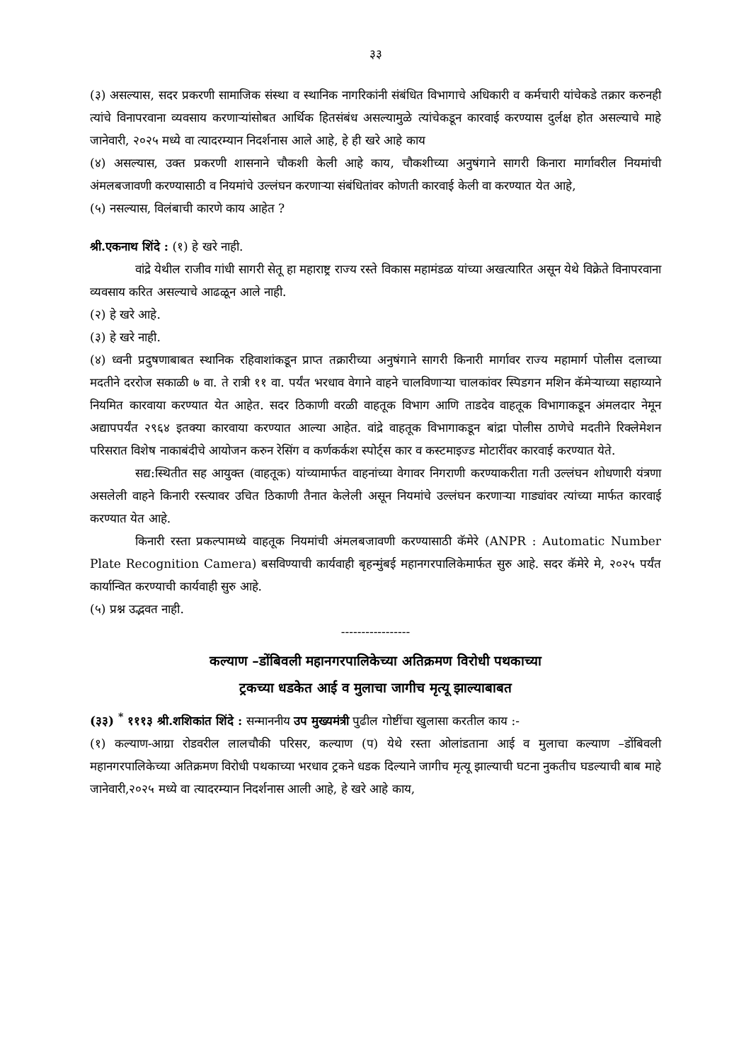३३
(३) असल्यास, सदर प्रकरणी सामाजिक संस्था व स्थानिक नागरिकांनी संबंधित विभागाचे अधिकारी व कर्मचारी यांचेकडे तक्रार करुनही त्यांचे विनापरवाना व्यवसाय करणाऱ्यांसोबत आर्थिक हितसंबंध असल्यामुळे त्यांचेकडून कारवाई करण्यास दुर्लक्ष होत असल्याचे माहे जानेवारी, २०२५ मध्ये वा त्यादरम्यान निदर्शनास आले आहे, हे ही खरे आहे काय
(४) असल्यास, उक्त प्रकरणी शासनाने चौकशी केली आहे काय, चौकशीच्या अनुषंगाने सागरी किनारा मार्गावरील नियमांची अंमलबजावणी करण्यासाठी व नियमांचे उल्लंघन करणाऱ्या संबंधितांवर कोणती कारवाई केली वा करण्यात येत आहे,
(५) नसल्यास, विलंबाची कारणे काय आहेत ?
श्री.एकनाथ शिंदे : (१) हे खरे नाही.
वांद्रे येथील राजीव गांधी सागरी सेतू हा महाराष्ट्र राज्य रस्ते विकास महामंडळ यांच्या अखत्यारित असून येथे विक्रेते विनापरवाना व्यवसाय करित असल्याचे आढळून आले नाही.
(२) हे खरे आहे.
(३) हे खरे नाही.
(४) ध्वनी प्रदुषणाबाबत स्थानिक रहिवाशांकडून प्राप्त तक्रारीच्या अनुषंगाने सागरी किनारी मार्गावर राज्य महामार्ग पोलीस दलाच्या मदतीने दररोज सकाळी ७ वा. ते रात्री ११ वा. पर्यंत भरधाव वेगाने वाहने चालविणाऱ्या चालकांवर स्पिडगन मशिन कॅमेऱ्याच्या सहाय्याने नियमित कारवाया करण्यात येत आहेत. सदर ठिकाणी वरळी वाहतूक विभाग आणि ताडदेव वाहतूक विभागाकडून अंमलदार नेमून अद्यापपर्यंत २९६४ इतक्या कारवाया करण्यात आल्या आहेत. वांद्रे वाहतूक विभागाकडून बांद्रा पोलीस ठाणेचे मदतीने रिक्लेमेशन परिसरात विशेष नाकाबंदीचे आयोजन करुन रेसिंग व कर्णकर्कश स्पोर्ट्स कार व कस्टमाइज्ड मोटारींवर कारवाई करण्यात येते.
सद्य:स्थितीत सह आयुक्त (वाहतूक) यांच्यामार्फत वाहनांच्या वेगावर निगराणी करण्याकरीता गती उल्लंघन शोधणारी यंत्रणा असलेली वाहने किनारी रस्त्यावर उचित ठिकाणी तैनात केलेली असून नियमांचे उल्लंघन करणाऱ्या गाड्यांवर त्यांच्या मार्फत कारवाई करण्यात येत आहे.
किनारी रस्ता प्रकल्पामध्ये वाहतूक नियमांची अंमलबजावणी करण्यासाठी कॅमेरे (ANPR : Automatic Number Plate Recognition Camera) बसविण्याची कार्यवाही बृहन्मुंबई महानगरपालिकेमार्फत सुरु आहे. सदर कॅमेरे मे, २०२५ पर्यंत कार्यान्वित करण्याची कार्यवाही सुरु आहे.
(५) प्रश्न उद्भवत नाही.
-----------------
कल्याण –डोंबिवली महानगरपालिकेच्या अतिक्रमण विरोधी पथकाच्या
ट्रकच्या धडकेत आई व मुलाचा जागीच मृत्यू झाल्याबाबत
(३३) <sup>*</sup> १११३ श्री.शशिकांत शिंदे : सन्माननीय उप मुख्यमंत्री पुढील गोष्टींचा खुलासा करतील काय :-
(१) कल्याण-आग्रा रोडवरील लालचौकी परिसर, कल्याण (प) येथे रस्ता ओलांडताना आई व मुलाचा कल्याण –डोंबिवली महानगरपालिकेच्या अतिक्रमण विरोधी पथकाच्या भरधाव ट्रकने धडक दिल्याने जागीच मृत्यू झाल्याची घटना नुकतीच घडल्याची बाब माहे जानेवारी,२०२५ मध्ये वा त्यादरम्यान निदर्शनास आली आहे, हे खरे आहे काय,